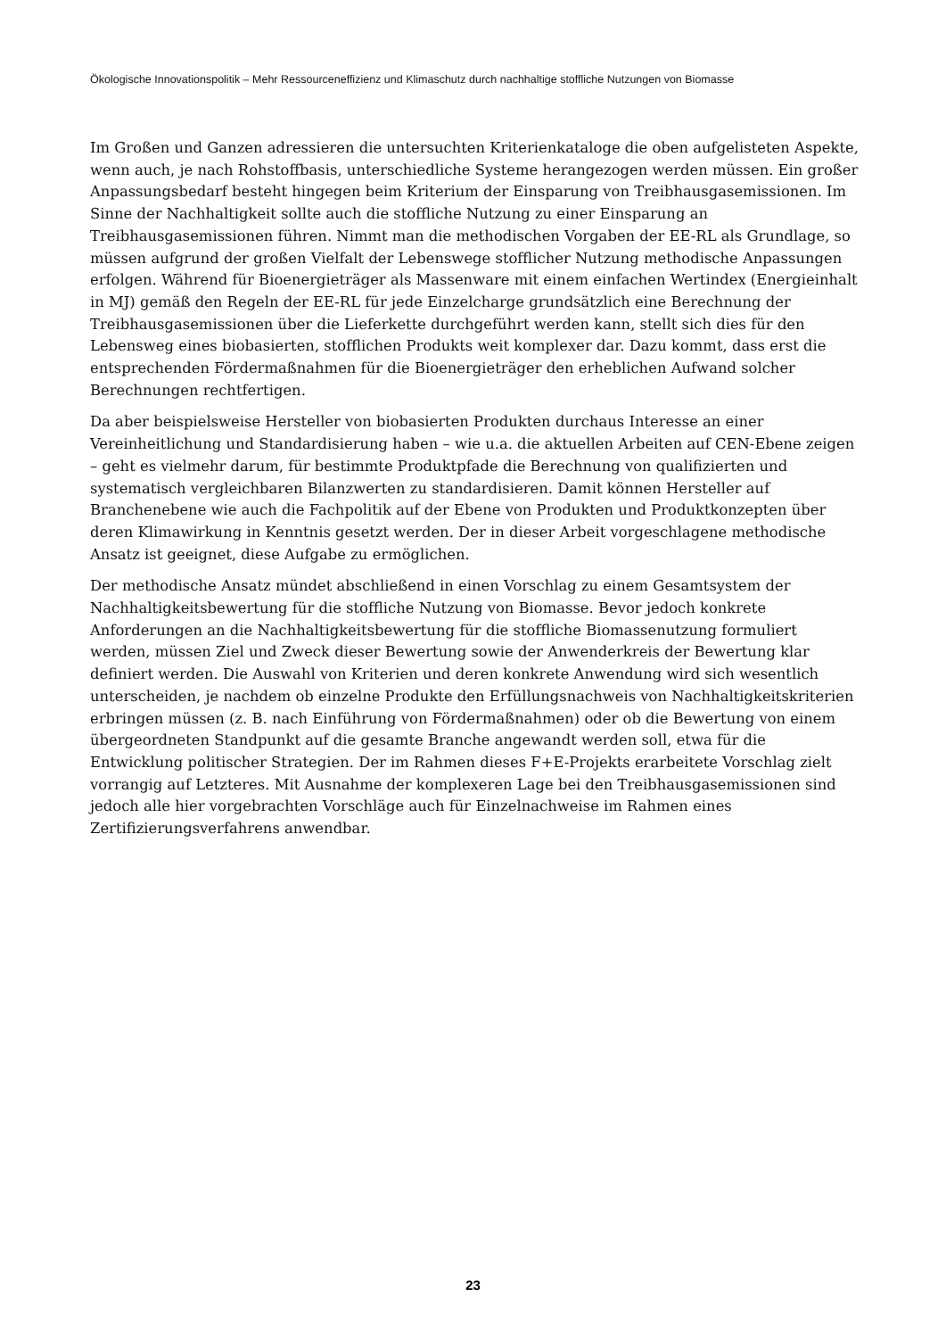Ökologische Innovationspolitik – Mehr Ressourceneffizienz und Klimaschutz durch nachhaltige stoffliche Nutzungen von Biomasse
Im Großen und Ganzen adressieren die untersuchten Kriterienkataloge die oben aufgelisteten Aspekte, wenn auch, je nach Rohstoffbasis, unterschiedliche Systeme herangezogen werden müssen. Ein großer Anpassungsbedarf besteht hingegen beim Kriterium der Einsparung von Treibhausgasemissionen. Im Sinne der Nachhaltigkeit sollte auch die stoffliche Nutzung zu einer Einsparung an Treibhausgasemissionen führen. Nimmt man die methodischen Vorgaben der EE-RL als Grundlage, so müssen aufgrund der großen Vielfalt der Lebenswege stofflicher Nutzung methodische Anpassungen erfolgen. Während für Bioenergieträger als Massenware mit einem einfachen Wertindex (Energieinhalt in MJ) gemäß den Regeln der EE-RL für jede Einzelcharge grundsätzlich eine Berechnung der Treibhausgasemissionen über die Lieferkette durchgeführt werden kann, stellt sich dies für den Lebensweg eines biobasierten, stofflichen Produkts weit komplexer dar. Dazu kommt, dass erst die entsprechenden Fördermaßnahmen für die Bioenergieträger den erheblichen Aufwand solcher Berechnungen rechtfertigen.
Da aber beispielsweise Hersteller von biobasierten Produkten durchaus Interesse an einer Vereinheitlichung und Standardisierung haben – wie u.a. die aktuellen Arbeiten auf CEN-Ebene zeigen – geht es vielmehr darum, für bestimmte Produktpfade die Berechnung von qualifizierten und systematisch vergleichbaren Bilanzwerten zu standardisieren. Damit können Hersteller auf Branchenebene wie auch die Fachpolitik auf der Ebene von Produkten und Produktkonzepten über deren Klimawirkung in Kenntnis gesetzt werden. Der in dieser Arbeit vorgeschlagene methodische Ansatz ist geeignet, diese Aufgabe zu ermöglichen.
Der methodische Ansatz mündet abschließend in einen Vorschlag zu einem Gesamtsystem der Nachhaltigkeitsbewertung für die stoffliche Nutzung von Biomasse. Bevor jedoch konkrete Anforderungen an die Nachhaltigkeitsbewertung für die stoffliche Biomassenutzung formuliert werden, müssen Ziel und Zweck dieser Bewertung sowie der Anwenderkreis der Bewertung klar definiert werden. Die Auswahl von Kriterien und deren konkrete Anwendung wird sich wesentlich unterscheiden, je nachdem ob einzelne Produkte den Erfüllungsnachweis von Nachhaltigkeitskriterien erbringen müssen (z. B. nach Einführung von Fördermaßnahmen) oder ob die Bewertung von einem übergeordneten Standpunkt auf die gesamte Branche angewandt werden soll, etwa für die Entwicklung politischer Strategien. Der im Rahmen dieses F+E-Projekts erarbeitete Vorschlag zielt vorrangig auf Letzteres. Mit Ausnahme der komplexeren Lage bei den Treibhausgasemissionen sind jedoch alle hier vorgebrachten Vorschläge auch für Einzelnachweise im Rahmen eines Zertifizierungsverfahrens anwendbar.
23